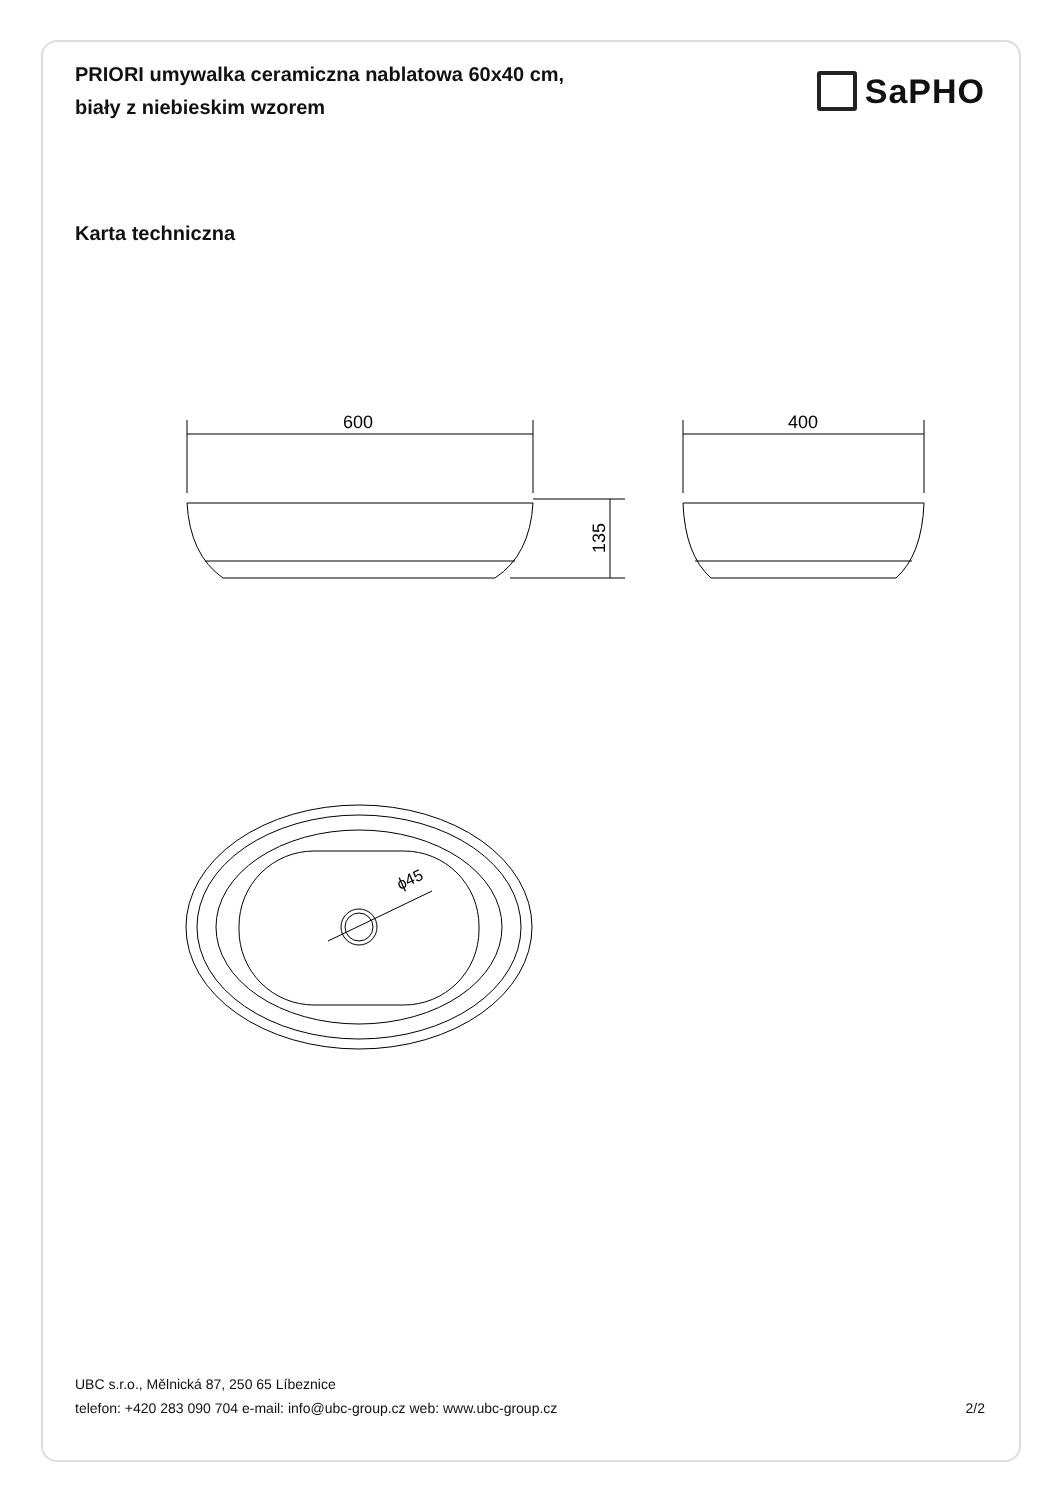PRIORI umywalka ceramiczna nablatowa 60x40 cm,
biały z niebieskim wzorem
SaPHO
Karta techniczna
600
135
400
ϕ45
UBC s.r.o., Mělnická 87, 250 65 Líbeznice
telefon: +420 283 090 704 e-mail: info@ubc-group.cz web: www.ubc-group.cz 2/2